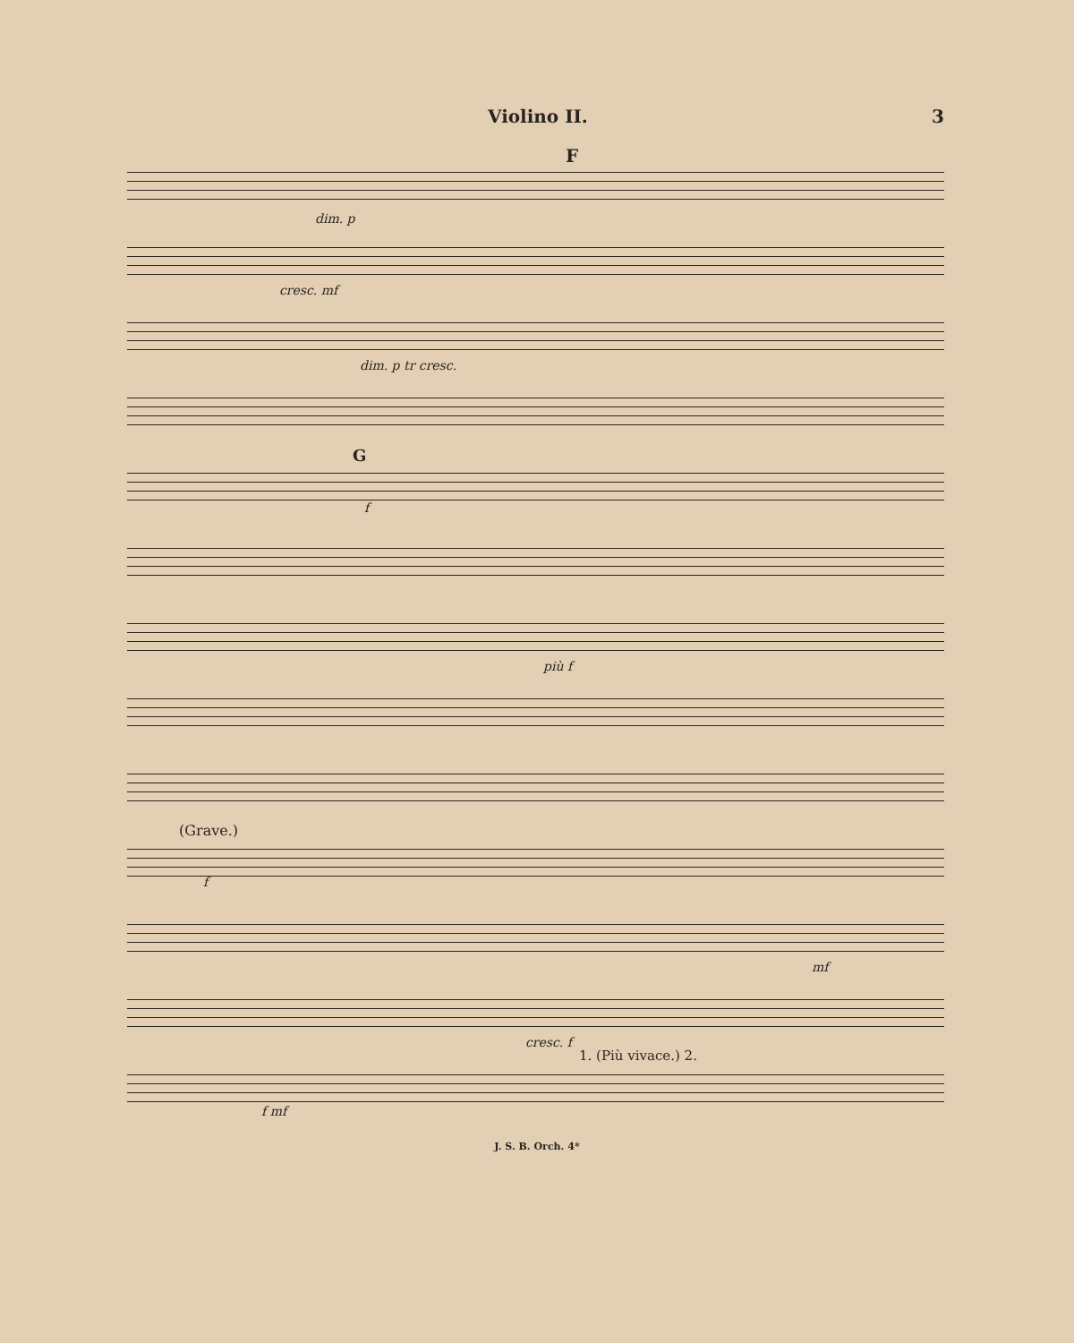Violino II. 3
F
dim. p
cresc. mf
dim. p tr cresc.
G
f
più f
(Grave.)
f
mf
cresc. f
1. (Più vivace.) 2.
f mf
J. S. B. Orch. 4*